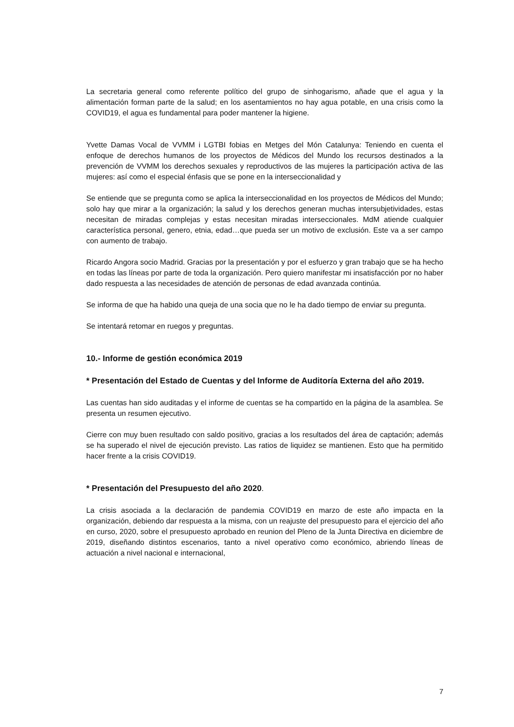La secretaria general como referente político del grupo de sinhogarismo, añade que el agua y la alimentación forman parte de la salud; en los asentamientos no hay agua potable, en una crisis como la COVID19, el agua es fundamental para poder mantener la higiene.
Yvette Damas Vocal de VVMM i LGTBI fobias en Metges del Món Catalunya: Teniendo en cuenta el enfoque de derechos humanos de los proyectos de Médicos del Mundo los recursos destinados a la prevención de VVMM los derechos sexuales y reproductivos de las mujeres la participación activa de las mujeres: así como el especial énfasis que se pone en la interseccionalidad y
Se entiende que se pregunta como se aplica la interseccionalidad en los proyectos de Médicos del Mundo; solo hay que mirar a la organización; la salud y los derechos generan muchas intersubjetividades, estas necesitan de miradas complejas y estas necesitan miradas interseccionales. MdM atiende cualquier característica personal, genero, etnia, edad…que pueda ser un motivo de exclusión. Este va a ser campo con aumento de trabajo.
Ricardo Angora socio Madrid. Gracias por la presentación y por el esfuerzo y gran trabajo que se ha hecho en todas las líneas por parte de toda la organización. Pero quiero manifestar mi insatisfacción por no haber dado respuesta a las necesidades de atención de personas de edad avanzada continúa.
Se informa de que ha habido una queja de una socia que no le ha dado tiempo de enviar su pregunta.
Se intentará retomar en ruegos y preguntas.
10.- Informe de gestión económica 2019
* Presentación del Estado de Cuentas y del Informe de Auditoría Externa del año 2019.
Las cuentas han sido auditadas y el informe de cuentas se ha compartido en la página de la asamblea. Se presenta un resumen ejecutivo.
Cierre con muy buen resultado con saldo positivo, gracias a los resultados del área de captación; además se ha superado el nivel de ejecución previsto. Las ratios de liquidez se mantienen. Esto que ha permitido hacer frente a la crisis COVID19.
* Presentación del Presupuesto del año 2020.
La crisis asociada a la declaración de pandemia COVID19 en marzo de este año impacta en la organización, debiendo dar respuesta a la misma, con un reajuste del presupuesto para el ejercicio del año en curso, 2020, sobre el presupuesto aprobado en reunion del Pleno de la Junta Directiva en diciembre de 2019, diseñando distintos escenarios, tanto a nivel operativo como económico, abriendo líneas de actuación a nivel nacional e internacional,
7